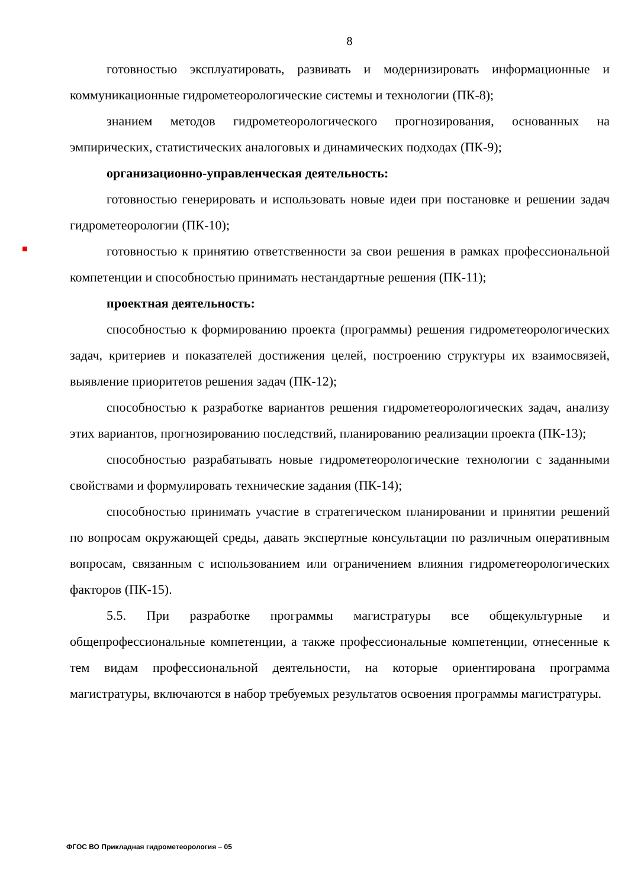8
готовностью эксплуатировать, развивать и модернизировать информационные и коммуникационные гидрометеорологические системы и технологии (ПК-8);
знанием методов гидрометеорологического прогнозирования, основанных на эмпирических, статистических аналоговых и динамических подходах (ПК-9);
организационно-управленческая деятельность:
готовностью генерировать и использовать новые идеи при постановке и решении задач гидрометеорологии (ПК-10);
готовностью к принятию ответственности за свои решения в рамках профессиональной компетенции и способностью принимать нестандартные решения (ПК-11);
проектная деятельность:
способностью к формированию проекта (программы) решения гидрометеорологических задач, критериев и показателей достижения целей, построению структуры их взаимосвязей, выявление приоритетов решения задач (ПК-12);
способностью к разработке вариантов решения гидрометеорологических задач, анализу этих вариантов, прогнозированию последствий, планированию реализации проекта (ПК-13);
способностью разрабатывать новые гидрометеорологические технологии с заданными свойствами и формулировать технические задания (ПК-14);
способностью принимать участие в стратегическом планировании и принятии решений по вопросам окружающей среды, давать экспертные консультации по различным оперативным вопросам, связанным с использованием или ограничением влияния гидрометеорологических факторов (ПК-15).
5.5. При разработке программы магистратуры все общекультурные и общепрофессиональные компетенции, а также профессиональные компетенции, отнесенные к тем видам профессиональной деятельности, на которые ориентирована программа магистратуры, включаются в набор требуемых результатов освоения программы магистратуры.
ФГОС ВО Прикладная гидрометеорология – 05